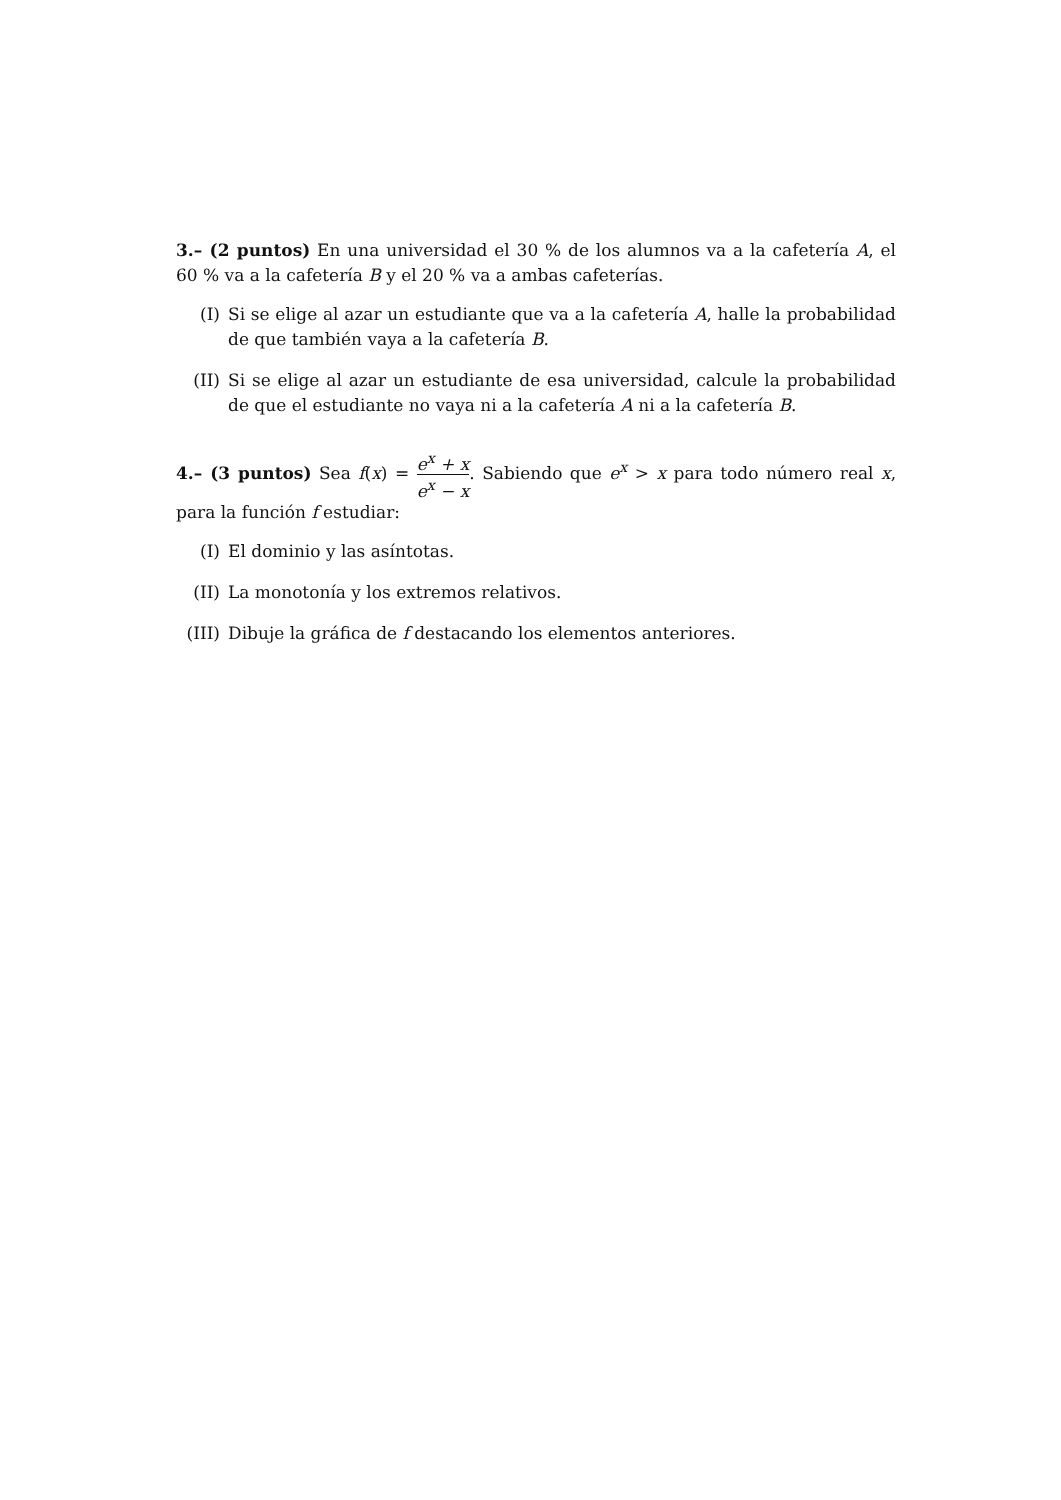3.– (2 puntos) En una universidad el 30 % de los alumnos va a la cafetería A, el 60 % va a la cafetería B y el 20 % va a ambas cafeterías.
(I) Si se elige al azar un estudiante que va a la cafetería A, halle la probabilidad de que también vaya a la cafetería B.
(II) Si se elige al azar un estudiante de esa universidad, calcule la probabilidad de que el estudiante no vaya ni a la cafetería A ni a la cafetería B.
4.– (3 puntos) Sea f(x) = e<sup>x</sup> + x e<sup>x</sup> − x. Sabiendo que e<sup>x</sup> > x para todo número real x, para la función f estudiar:
(I) El dominio y las asíntotas.
(II) La monotonía y los extremos relativos.
(III)
Dibuje la gráfica de f destacando los elementos anteriores.